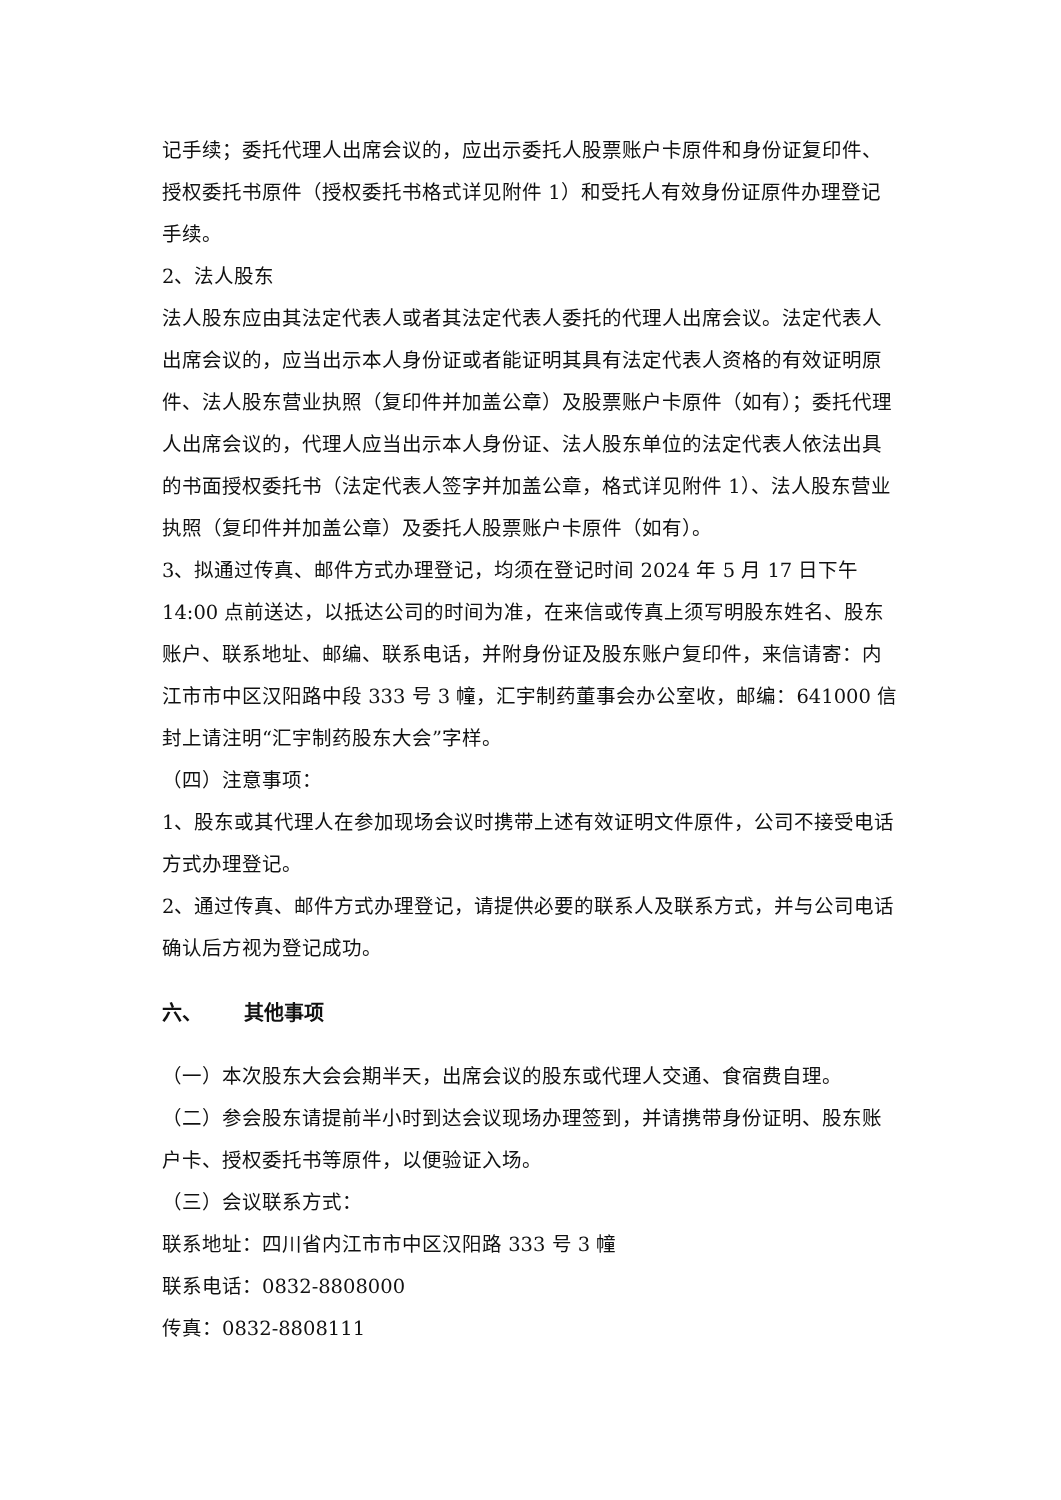记手续；委托代理人出席会议的，应出示委托人股票账户卡原件和身份证复印件、授权委托书原件（授权委托书格式详见附件 1）和受托人有效身份证原件办理登记手续。
2、法人股东
法人股东应由其法定代表人或者其法定代表人委托的代理人出席会议。法定代表人出席会议的，应当出示本人身份证或者能证明其具有法定代表人资格的有效证明原件、法人股东营业执照（复印件并加盖公章）及股票账户卡原件（如有）；委托代理人出席会议的，代理人应当出示本人身份证、法人股东单位的法定代表人依法出具的书面授权委托书（法定代表人签字并加盖公章，格式详见附件 1）、法人股东营业执照（复印件并加盖公章）及委托人股票账户卡原件（如有）。
3、拟通过传真、邮件方式办理登记，均须在登记时间 2024 年 5 月 17 日下午 14:00 点前送达，以抵达公司的时间为准，在来信或传真上须写明股东姓名、股东账户、联系地址、邮编、联系电话，并附身份证及股东账户复印件，来信请寄：内江市市中区汉阳路中段 333 号 3 幢，汇宇制药董事会办公室收，邮编：641000 信封上请注明“汇宇制药股东大会”字样。
（四）注意事项：
1、股东或其代理人在参加现场会议时携带上述有效证明文件原件，公司不接受电话方式办理登记。
2、通过传真、邮件方式办理登记，请提供必要的联系人及联系方式，并与公司电话确认后方视为登记成功。
六、 其他事项
（一）本次股东大会会期半天，出席会议的股东或代理人交通、食宿费自理。
（二）参会股东请提前半小时到达会议现场办理签到，并请携带身份证明、股东账户卡、授权委托书等原件，以便验证入场。
（三）会议联系方式：
联系地址：四川省内江市市中区汉阳路 333 号 3 幢
联系电话：0832-8808000
传真：0832-8808111